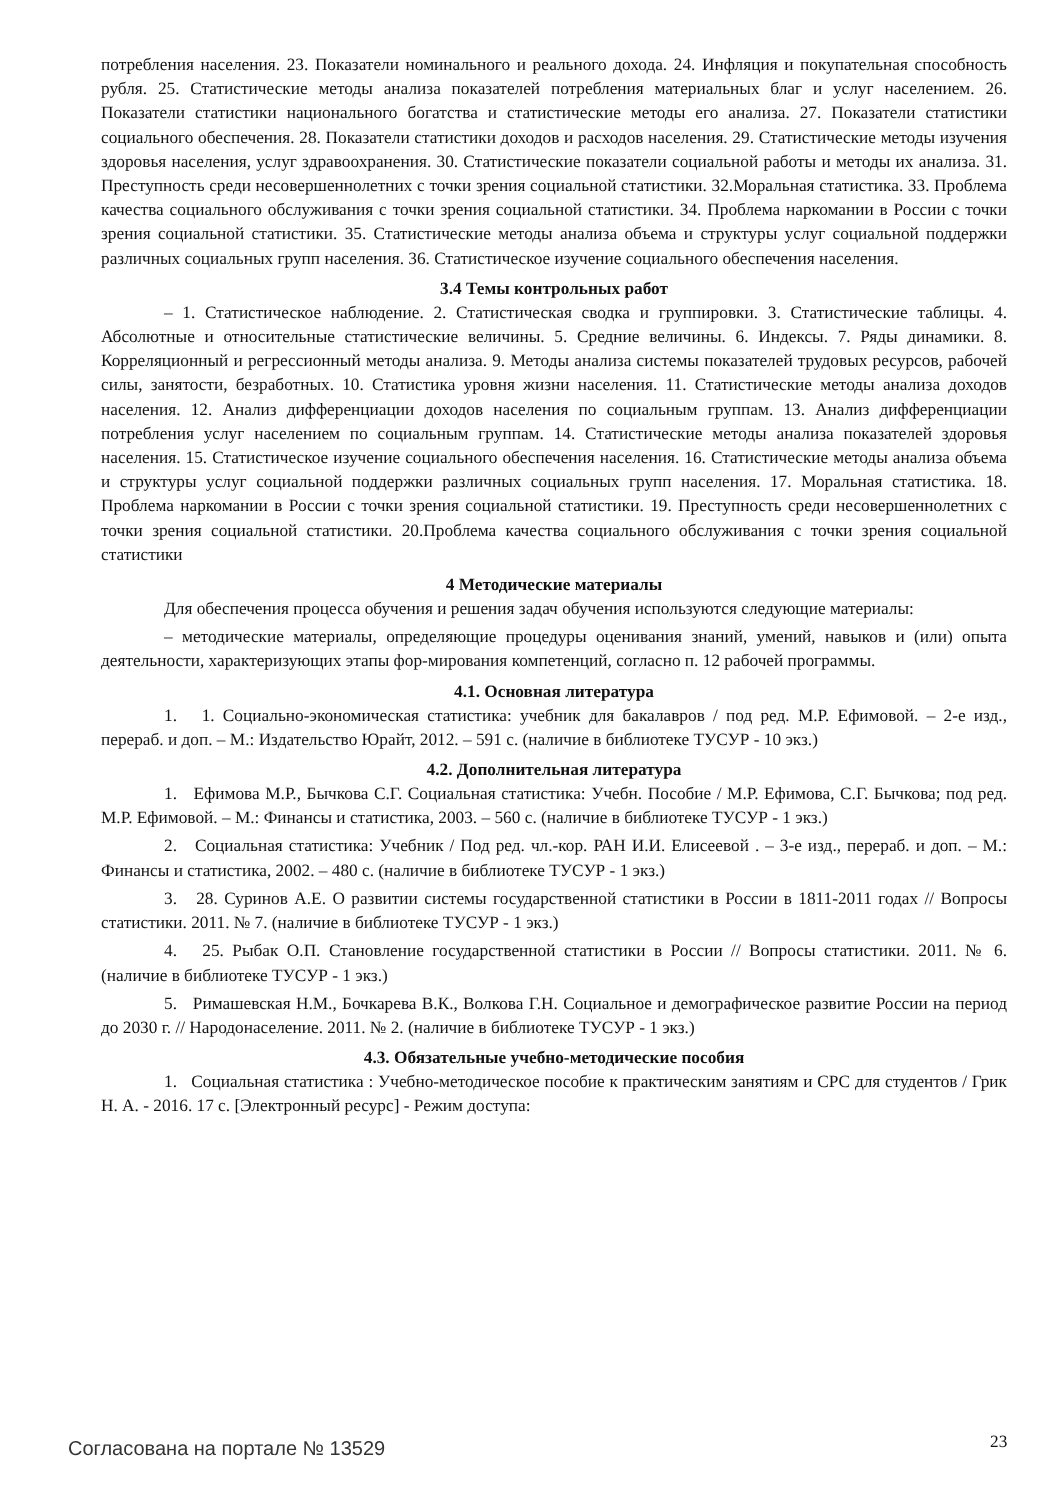потребления населения. 23. Показатели номинального и реального дохода. 24. Инфляция и покупательная способность рубля. 25. Статистические методы анализа показателей потребления материальных благ и услуг населением. 26. Показатели статистики национального богатства и статистические методы его анализа. 27. Показатели статистики социального обеспечения. 28. Показатели статистики доходов и расходов населения. 29. Статистические методы изучения здоровья населения, услуг здравоохранения. 30. Статистические показатели социальной работы и методы их анализа. 31. Преступность среди несовершеннолетних с точки зрения социальной статистики. 32.Моральная статистика. 33. Проблема качества социального обслуживания с точки зрения социальной статистики. 34. Проблема наркомании в России с точки зрения социальной статистики. 35. Статистические методы анализа объема и структуры услуг социальной поддержки различных социальных групп населения. 36. Статистическое изучение социального обеспечения населения.
3.4 Темы контрольных работ
– 1. Статистическое наблюдение. 2. Статистическая сводка и группировки. 3. Статистические таблицы. 4. Абсолютные и относительные статистические величины. 5. Средние величины. 6. Индексы. 7. Ряды динамики. 8. Корреляционный и регрессионный методы анализа. 9. Методы анализа системы показателей трудовых ресурсов, рабочей силы, занятости, безработных. 10. Статистика уровня жизни населения. 11. Статистические методы анализа доходов населения. 12. Анализ дифференциации доходов населения по социальным группам. 13. Анализ дифференциации потребления услуг населением по социальным группам. 14. Статистические методы анализа показателей здоровья населения. 15. Статистическое изучение социального обеспечения населения. 16. Статистические методы анализа объема и структуры услуг социальной поддержки различных социальных групп населения. 17. Моральная статистика. 18. Проблема наркомании в России с точки зрения социальной статистики. 19. Преступность среди несовершеннолетних с точки зрения социальной статистики. 20.Проблема качества социального обслуживания с точки зрения социальной статистики
4 Методические материалы
Для обеспечения процесса обучения и решения задач обучения используются следующие материалы:
– методические материалы, определяющие процедуры оценивания знаний, умений, навыков и (или) опыта деятельности, характеризующих этапы фор-мирования компетенций, согласно п. 12 рабочей программы.
4.1. Основная литература
1. 1. Социально-экономическая статистика: учебник для бакалавров / под ред. М.Р. Ефимовой. – 2-е изд., перераб. и доп. – М.: Издательство Юрайт, 2012. – 591 с. (наличие в библиотеке ТУСУР - 10 экз.)
4.2. Дополнительная литература
1. Ефимова М.Р., Бычкова С.Г. Социальная статистика: Учебн. Пособие / М.Р. Ефимова, С.Г. Бычкова; под ред. М.Р. Ефимовой. – М.: Финансы и статистика, 2003. – 560 с. (наличие в библиотеке ТУСУР - 1 экз.)
2. Социальная статистика: Учебник / Под ред. чл.-кор. РАН И.И. Елисеевой . – 3-е изд., перераб. и доп. – М.: Финансы и статистика, 2002. – 480 с. (наличие в библиотеке ТУСУР - 1 экз.)
3. 28. Суринов А.Е. О развитии системы государственной статистики в России в 1811-2011 годах // Вопросы статистики. 2011. № 7. (наличие в библиотеке ТУСУР - 1 экз.)
4. 25. Рыбак О.П. Становление государственной статистики в России // Вопросы статистики. 2011. № 6. (наличие в библиотеке ТУСУР - 1 экз.)
5. Римашевская Н.М., Бочкарева В.К., Волкова Г.Н. Социальное и демографическое развитие России на период до 2030 г. // Народонаселение. 2011. № 2. (наличие в библиотеке ТУСУР - 1 экз.)
4.3. Обязательные учебно-методические пособия
1. Социальная статистика : Учебно-методическое пособие к практическим занятиям и СРС для студентов / Грик Н. А. - 2016. 17 с. [Электронный ресурс] - Режим доступа:
Согласована на портале № 13529 23